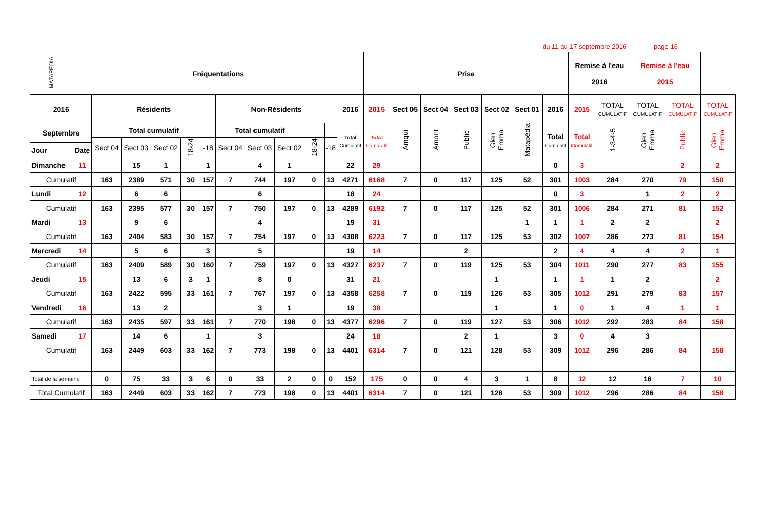du 11 au 17 septembre 2016 page 16
| MATAPÉDIA | Fréquentations | | | | | | | | | | | | Prise | | | | | | | Remise à l'eau 2016 | | Remise à l'eau 2015 | | |
| 2016 | | Résidents | | | | | Non-Résidents | | | | | 2016 | 2015 | Sect 05 | Sect 04 | Sect 03 | Sect 02 | Sect 01 | 2016 | 2015 | TOTAL CUMULATIF | TOTAL CUMULATIF | TOTAL CUMULATIF | TOTAL CUMULATIF |
| Septembre | | Total cumulatif | | | | | Total cumulatif | | | | | Total Cumulatif | Total Cumulatif | Amqui | Amont | Public | Glen Emma | Matapédia | Total Cumulatif | Total Cumulatif | 1-3-4-5 | Glen Emma | Public | Glen Emma |
| | | Sect 04 | Sect 03 | Sect 02 | 18-24 | -18 | Sect 04 | Sect 03 | Sect 02 | 18-24 | -18 | | | | | | | | | | | | | |
| Jour | Date | | | | | | | | | | | | | | | | | | | | | | | |
| Dimanche | 11 | | 15 | 1 | | 1 | | 4 | 1 | | | 22 | 29 | | | | | | 0 | 3 | | | 2 | 2 |
| Cumulatif | | 163 | 2389 | 571 | 30 | 157 | 7 | 744 | 197 | 0 | 13 | 4271 | 6168 | 7 | 0 | 117 | 125 | 52 | 301 | 1003 | 284 | 270 | 79 | 150 |
| Lundi | 12 | | 6 | 6 | | | | 6 | | | | 18 | 24 | | | | | | 0 | 3 | | 1 | 2 | 2 |
| Cumulatif | | 163 | 2395 | 577 | 30 | 157 | 7 | 750 | 197 | 0 | 13 | 4289 | 6192 | 7 | 0 | 117 | 125 | 52 | 301 | 1006 | 284 | 271 | 81 | 152 |
| Mardi | 13 | | 9 | 6 | | | | 4 | | | | 19 | 31 | | | | | 1 | 1 | 1 | 2 | 2 | | 2 |
| Cumulatif | | 163 | 2404 | 583 | 30 | 157 | 7 | 754 | 197 | 0 | 13 | 4308 | 6223 | 7 | 0 | 117 | 125 | 53 | 302 | 1007 | 286 | 273 | 81 | 154 |
| Mercredi | 14 | | 5 | 6 | | 3 | | 5 | | | | 19 | 14 | | | 2 | | | 2 | 4 | 4 | 4 | 2 | 1 |
| Cumulatif | | 163 | 2409 | 589 | 30 | 160 | 7 | 759 | 197 | 0 | 13 | 4327 | 6237 | 7 | 0 | 119 | 125 | 53 | 304 | 1011 | 290 | 277 | 83 | 155 |
| Jeudi | 15 | | 13 | 6 | 3 | 1 | | 8 | 0 | | | 31 | 21 | | | | 1 | | 1 | 1 | 1 | 2 | | 2 |
| Cumulatif | | 163 | 2422 | 595 | 33 | 161 | 7 | 767 | 197 | 0 | 13 | 4358 | 6258 | 7 | 0 | 119 | 126 | 53 | 305 | 1012 | 291 | 279 | 83 | 157 |
| Vendredi | 16 | | 13 | 2 | | | | 3 | 1 | | | 19 | 38 | | | | 1 | | 1 | 0 | 1 | 4 | 1 | 1 |
| Cumulatif | | 163 | 2435 | 597 | 33 | 161 | 7 | 770 | 198 | 0 | 13 | 4377 | 6296 | 7 | 0 | 119 | 127 | 53 | 306 | 1012 | 292 | 283 | 84 | 158 |
| Samedi | 17 | | 14 | 6 | | 1 | | 3 | | | | 24 | 18 | | | 2 | 1 | | 3 | 0 | 4 | 3 | | |
| Cumulatif | | 163 | 2449 | 603 | 33 | 162 | 7 | 773 | 198 | 0 | 13 | 4401 | 6314 | 7 | 0 | 121 | 128 | 53 | 309 | 1012 | 296 | 286 | 84 | 158 |
| Total de la semaine | | 0 | 75 | 33 | 3 | 6 | 0 | 33 | 2 | 0 | 0 | 152 | 175 | 0 | 0 | 4 | 3 | 1 | 8 | 12 | 12 | 16 | 7 | 10 |
| Total Cumulatif | | 163 | 2449 | 603 | 33 | 162 | 7 | 773 | 198 | 0 | 13 | 4401 | 6314 | 7 | 0 | 121 | 128 | 53 | 309 | 1012 | 296 | 286 | 84 | 158 |